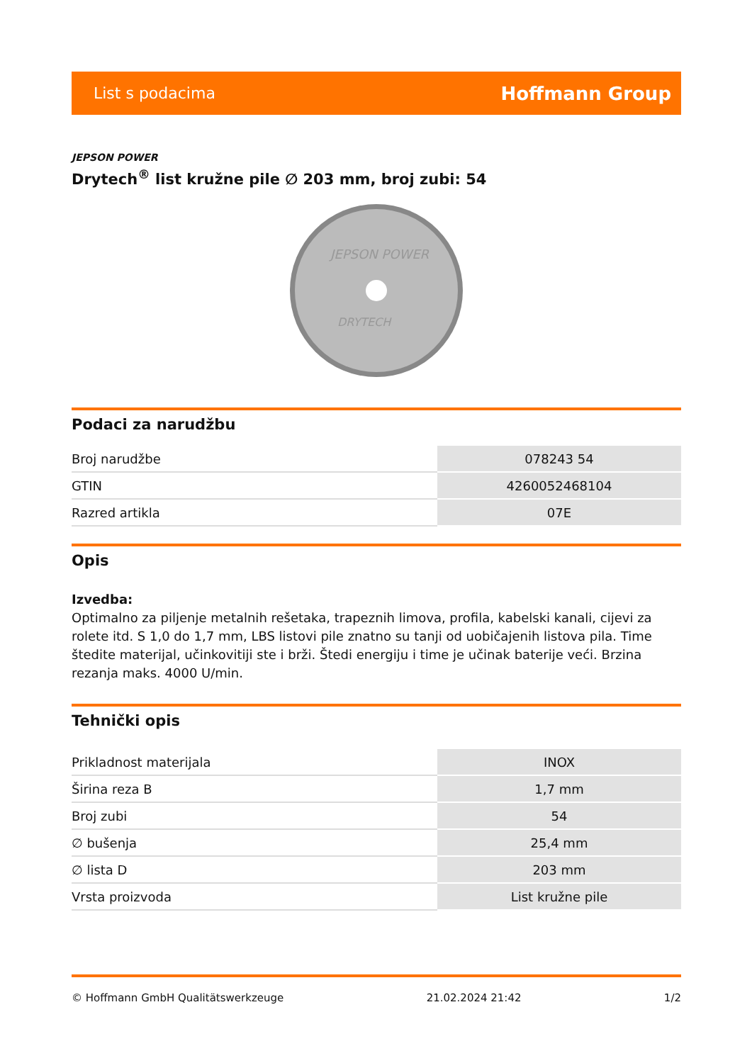List s podacima Hoffmann Group
JEPSON POWER
Drytech<sup>®</sup> list kružne pile ∅ 203 mm, broj zubi: 54
JEPSON POWER
DRYTECH
Podaci za narudžbu
| Broj narudžbe | 078243 54 |
| GTIN | 4260052468104 |
| Razred artikla | 07E |
Opis
Izvedba:
Optimalno za piljenje metalnih rešetaka, trapeznih limova, profila, kabelski kanali, cijevi za rolete itd. S 1,0 do 1,7 mm, LBS listovi pile znatno su tanji od uobičajenih listova pila. Time štedite materijal, učinkovitiji ste i brži. Štedi energiju i time je učinak baterije veći. Brzina rezanja maks. 4000 U/min.
Tehnički opis
| Prikladnost materijala | INOX |
| Širina reza B | 1,7 mm |
| Broj zubi | 54 |
| ∅ bušenja | 25,4 mm |
| ∅ lista D | 203 mm |
| Vrsta proizvoda | List kružne pile |
© Hoffmann GmbH Qualitätswerkzeuge 21.02.2024 21:42 1/2